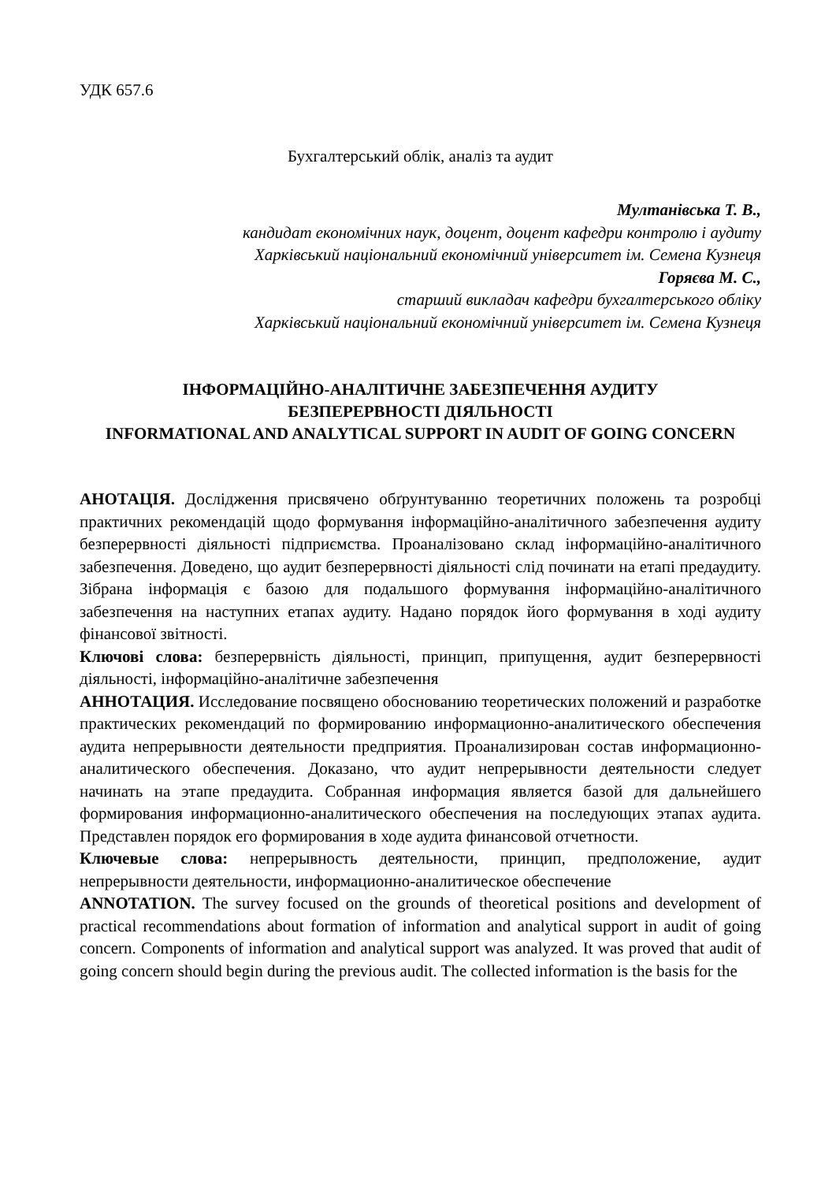УДК 657.6
Бухгалтерський облік, аналіз та аудит
Мултанівська Т. В.,
кандидат економічних наук, доцент, доцент кафедри контролю і аудиту
Харківський національний економічний університет ім. Семена Кузнеця
Горяєва М. С.,
старший викладач кафедри бухгалтерського обліку
Харківський національний економічний університет ім. Семена Кузнеця
ІНФОРМАЦІЙНО-АНАЛІТИЧНЕ ЗАБЕЗПЕЧЕННЯ АУДИТУ
БЕЗПЕРЕРВНОСТІ ДІЯЛЬНОСТІ
INFORMATIONAL AND ANALYTICAL SUPPORT IN AUDIT OF GOING CONCERN
АНОТАЦІЯ. Дослідження присвячено обґрунтуванню теоретичних положень та розробці практичних рекомендацій щодо формування інформаційно-аналітичного забезпечення аудиту безперервності діяльності підприємства. Проаналізовано склад інформаційно-аналітичного забезпечення. Доведено, що аудит безперервності діяльності слід починати на етапі предаудиту. Зібрана інформація є базою для подальшого формування інформаційно-аналітичного забезпечення на наступних етапах аудиту. Надано порядок його формування в ході аудиту фінансової звітності.
Ключові слова: безперервність діяльності, принцип, припущення, аудит безперервності діяльності, інформаційно-аналітичне забезпечення
АННОТАЦИЯ. Исследование посвящено обоснованию теоретических положений и разработке практических рекомендаций по формированию информационно-аналитического обеспечения аудита непрерывности деятельности предприятия. Проанализирован состав информационно-аналитического обеспечения. Доказано, что аудит непрерывности деятельности следует начинать на этапе предаудита. Собранная информация является базой для дальнейшего формирования информационно-аналитического обеспечения на последующих этапах аудита. Представлен порядок его формирования в ходе аудита финансовой отчетности.
Ключевые слова: непрерывность деятельности, принцип, предположение, аудит непрерывности деятельности, информационно-аналитическое обеспечение
ANNOTATION. The survey focused on the grounds of theoretical positions and development of practical recommendations about formation of information and analytical support in audit of going concern. Components of information and analytical support was analyzed. It was proved that audit of going concern should begin during the previous audit. The collected information is the basis for the